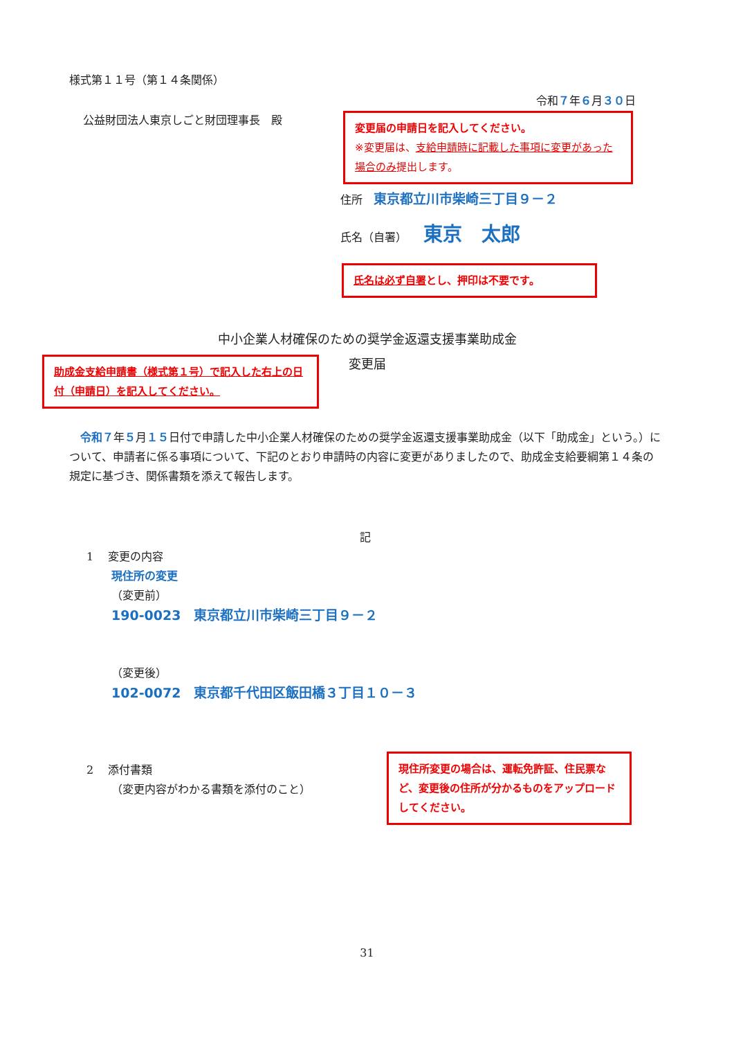様式第１１号（第１４条関係）
令和７年６月３０日
公益財団法人東京しごと財団理事長　殿
変更届の申請日を記入してください。
※変更届は、支給申請時に記載した事項に変更があった場合のみ提出します。
住所　東京都立川市柴崎三丁目９－２
氏名（自署）　　東京　太郎
氏名は必ず自署とし、押印は不要です。
中小企業人材確保のための奨学金返還支援事業助成金
変更届
助成金支給申請書（様式第１号）で記入した右上の日付（申請日）を記入してください。
　令和７年５月１５日付で申請した中小企業人材確保のための奨学金返還支援事業助成金（以下「助成金」という。）について、申請者に係る事項について、下記のとおり申請時の内容に変更がありましたので、助成金支給要綱第１４条の規定に基づき、関係書類を添えて報告します。
記
1　 変更の内容
現住所の変更
（変更前）
190-0023　東京都立川市柴崎三丁目９－２
（変更後）
102-0072　東京都千代田区飯田橋３丁目１０－３
2　 添付書類
（変更内容がわかる書類を添付のこと）
現住所変更の場合は、運転免許証、住民票など、変更後の住所が分かるものをアップロードしてください。
31